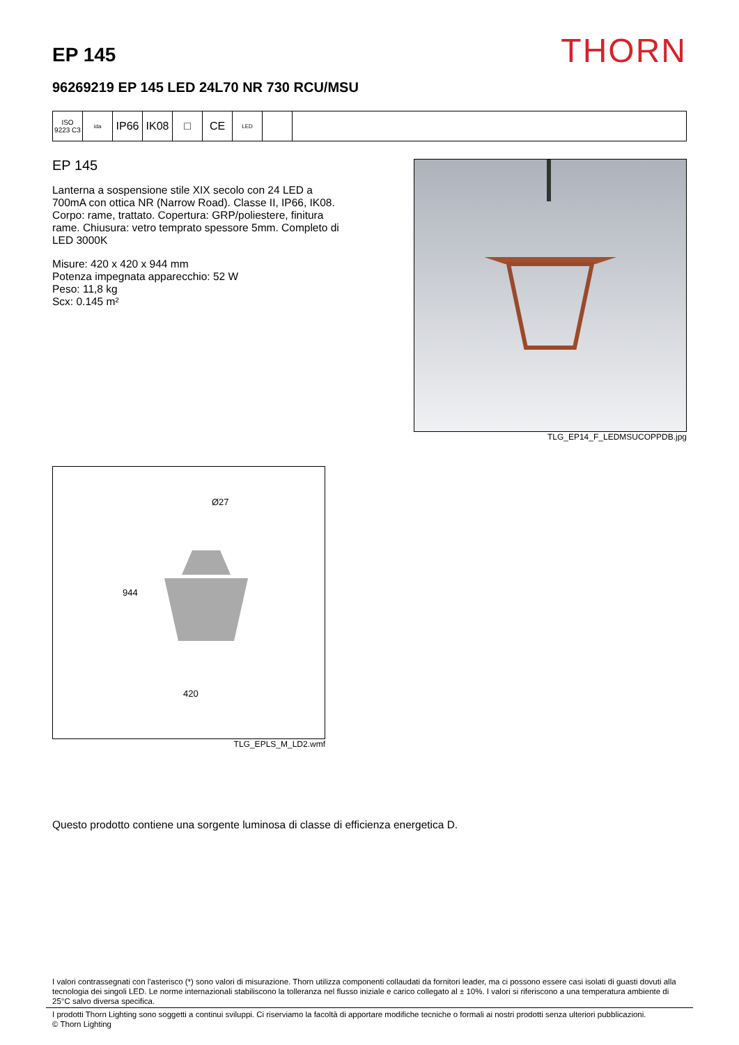EP 145
THORN
96269219 EP 145 LED 24L70 NR 730 RCU/MSU
ISO 9223 C3
ida
IP66 IK08 □ CE
LED
EP 145
Lanterna a sospensione stile XIX secolo con 24 LED a 700mA con ottica NR (Narrow Road). Classe II, IP66, IK08. Corpo: rame, trattato. Copertura: GRP/poliestere, finitura rame. Chiusura: vetro temprato spessore 5mm. Completo di LED 3000K
Misure: 420 x 420 x 944 mm
Potenza impegnata apparecchio: 52 W
Peso: 11,8 kg
Scx: 0.145 m²
TLG_EP14_F_LEDMSUCOPPDB.jpg
Ø27
944
420
TLG_EPLS_M_LD2.wmf
Questo prodotto contiene una sorgente luminosa di classe di efficienza energetica D.
I valori contrassegnati con l'asterisco (*) sono valori di misurazione. Thorn utilizza componenti collaudati da fornitori leader, ma ci possono essere casi isolati di guasti dovuti alla tecnologia dei singoli LED. Le norme internazionali stabiliscono la tolleranza nel flusso iniziale e carico collegato al ± 10%. I valori si riferiscono a una temperatura ambiente di 25°C salvo diversa specifica.
I prodotti Thorn Lighting sono soggetti a continui sviluppi. Ci riserviamo la facoltà di apportare modifiche tecniche o formali ai nostri prodotti senza ulteriori pubblicazioni.
© Thorn Lighting